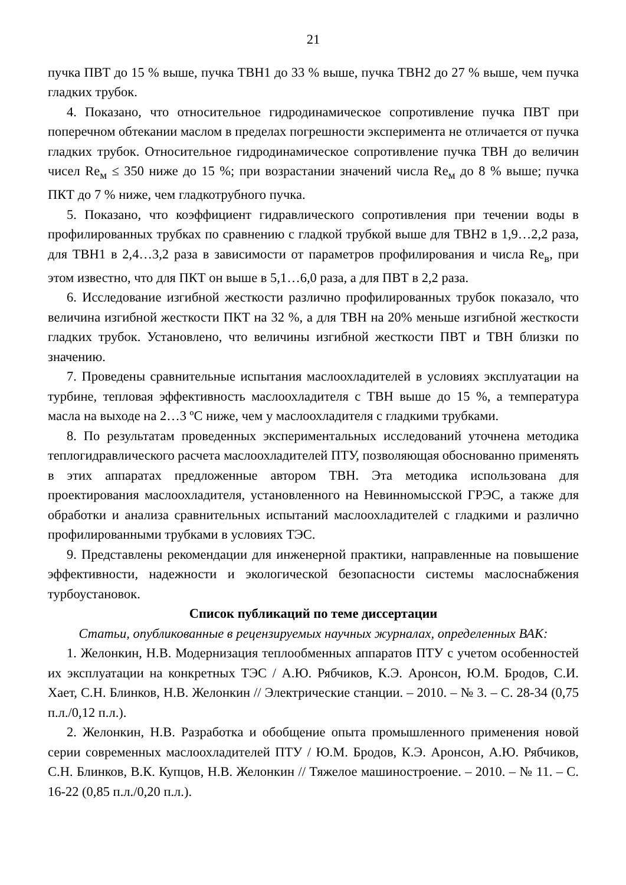21
пучка ПВТ до 15 % выше, пучка ТВН1 до 33 % выше, пучка ТВН2 до 27 % выше, чем пучка гладких трубок.
4. Показано, что относительное гидродинамическое сопротивление пучка ПВТ при поперечном обтекании маслом в пределах погрешности эксперимента не отличается от пучка гладких трубок. Относительное гидродинамическое сопротивление пучка ТВН до величин чисел Re<sub>м</sub> ≤ 350 ниже до 15 %; при возрастании значений числа Re<sub>м</sub> до 8 % выше; пучка ПКТ до 7 % ниже, чем гладкотрубного пучка.
5. Показано, что коэффициент гидравлического сопротивления при течении воды в профилированных трубках по сравнению с гладкой трубкой выше для ТВН2 в 1,9…2,2 раза, для ТВН1 в 2,4…3,2 раза в зависимости от параметров профилирования и числа Re<sub>в</sub>, при этом известно, что для ПКТ он выше в 5,1…6,0 раза, а для ПВТ в 2,2 раза.
6. Исследование изгибной жесткости различно профилированных трубок показало, что величина изгибной жесткости ПКТ на 32 %, а для ТВН на 20% меньше изгибной жесткости гладких трубок. Установлено, что величины изгибной жесткости ПВТ и ТВН близки по значению.
7. Проведены сравнительные испытания маслоохладителей в условиях эксплуатации на турбине, тепловая эффективность маслоохладителя с ТВН выше до 15 %, а температура масла на выходе на 2…3 ºС ниже, чем у маслоохладителя с гладкими трубками.
8. По результатам проведенных экспериментальных исследований уточнена методика теплогидравлического расчета маслоохладителей ПТУ, позволяющая обоснованно применять в этих аппаратах предложенные автором ТВН. Эта методика использована для проектирования маслоохладителя, установленного на Невинномысской ГРЭС, а также для обработки и анализа сравнительных испытаний маслоохладителей с гладкими и различно профилированными трубками в условиях ТЭС.
9. Представлены рекомендации для инженерной практики, направленные на повышение эффективности, надежности и экологической безопасности системы маслоснабжения турбоустановок.
Список публикаций по теме диссертации
Статьи, опубликованные в рецензируемых научных журналах, определенных ВАК:
1. Желонкин, Н.В. Модернизация теплообменных аппаратов ПТУ с учетом особенностей их эксплуатации на конкретных ТЭС / А.Ю. Рябчиков, К.Э. Аронсон, Ю.М. Бродов, С.И. Хает, С.Н. Блинков, Н.В. Желонкин // Электрические станции. – 2010. – № 3. – С. 28-34 (0,75 п.л./0,12 п.л.).
2. Желонкин, Н.В. Разработка и обобщение опыта промышленного применения новой серии современных маслоохладителей ПТУ / Ю.М. Бродов, К.Э. Аронсон, А.Ю. Рябчиков, С.Н. Блинков, В.К. Купцов, Н.В. Желонкин // Тяжелое машиностроение. – 2010. – № 11. – С. 16-22 (0,85 п.л./0,20 п.л.).